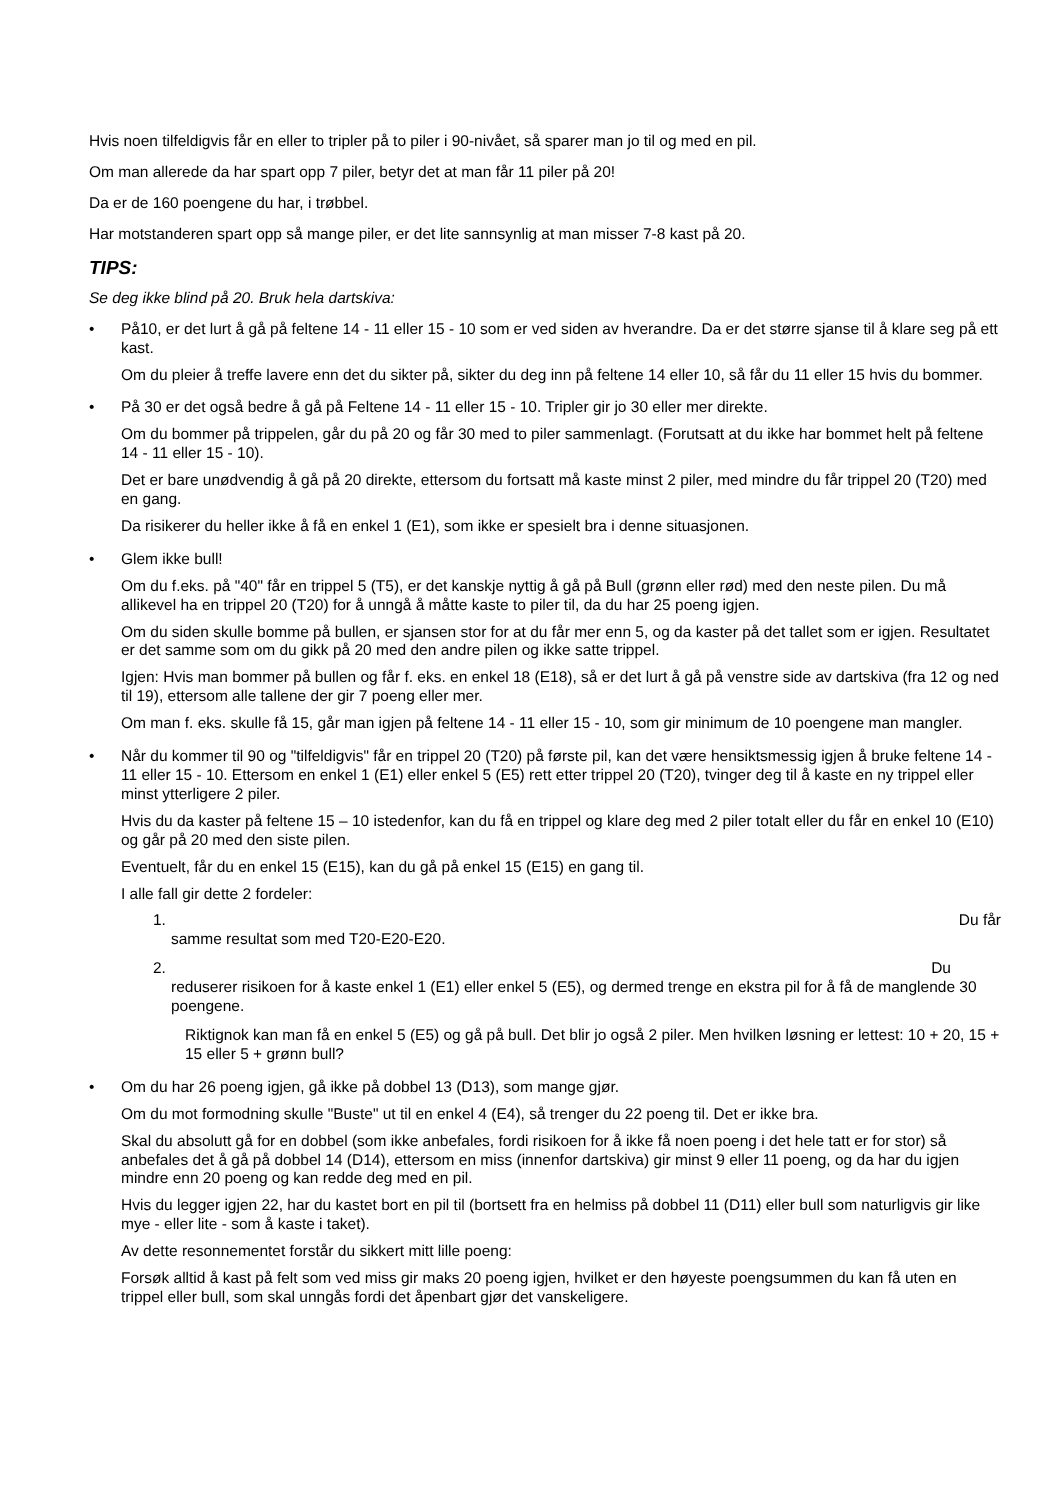Hvis noen tilfeldigvis får en eller to tripler på to piler i 90-nivået, så sparer man jo til og med en pil.
Om man allerede da har spart opp 7 piler, betyr det at man får 11 piler på 20!
Da er de 160 poengene du har, i trøbbel.
Har motstanderen spart opp så mange piler, er det lite sannsynlig at man misser 7-8 kast på 20.
TIPS:
Se deg ikke blind på 20. Bruk hela dartskiva:
•
På10, er det lurt å gå på feltene 14 - 11 eller 15 - 10 som er ved siden av hverandre. Da er det større sjanse til å klare seg på ett kast.
Om du pleier å treffe lavere enn det du sikter på, sikter du deg inn på feltene 14 eller 10, så får du 11 eller 15 hvis du bommer.
•
På 30 er det også bedre å gå på Feltene 14 - 11 eller 15 - 10. Tripler gir jo 30 eller mer direkte.
Om du bommer på trippelen, går du på 20 og får 30 med to piler sammenlagt. (Forutsatt at du ikke har bommet helt på feltene 14 - 11 eller 15 - 10).
Det er bare unødvendig å gå på 20 direkte, ettersom du fortsatt må kaste minst 2 piler, med mindre du får trippel 20 (T20) med en gang.
Da risikerer du heller ikke å få en enkel 1 (E1), som ikke er spesielt bra i denne situasjonen.
•
Glem ikke bull!
Om du f.eks. på "40" får en trippel 5 (T5), er det kanskje nyttig å gå på Bull (grønn eller rød) med den neste pilen. Du må allikevel ha en trippel 20 (T20) for å unngå å måtte kaste to piler til, da du har 25 poeng igjen.
Om du siden skulle bomme på bullen, er sjansen stor for at du får mer enn 5, og da kaster på det tallet som er igjen. Resultatet er det samme som om du gikk på 20 med den andre pilen og ikke satte trippel.
Igjen: Hvis man bommer på bullen og får f. eks. en enkel 18 (E18), så er det lurt å gå på venstre side av dartskiva (fra 12 og ned til 19), ettersom alle tallene der gir 7 poeng eller mer.
Om man f. eks. skulle få 15, går man igjen på feltene 14 - 11 eller 15 - 10, som gir minimum de 10 poengene man mangler.
•
Når du kommer til 90 og "tilfeldigvis" får en trippel 20 (T20) på første pil, kan det være hensiktsmessig igjen å bruke feltene 14 - 11 eller 15 - 10. Ettersom en enkel 1 (E1) eller enkel 5 (E5) rett etter trippel 20 (T20), tvinger deg til å kaste en ny trippel eller minst ytterligere 2 piler.
Hvis du da kaster på feltene 15 – 10 istedenfor, kan du få en trippel og klare deg med 2 piler totalt eller du får en enkel 10 (E10) og går på 20 med den siste pilen.
Eventuelt, får du en enkel 15 (E15), kan du gå på enkel 15 (E15) en gang til.
I alle fall gir dette 2 fordeler:
1. Du får
samme resultat som med T20-E20-E20.
2. Du
reduserer risikoen for å kaste enkel 1 (E1) eller enkel 5 (E5), og dermed trenge en ekstra pil for å få de manglende 30 poengene.
Riktignok kan man få en enkel 5 (E5) og gå på bull. Det blir jo også 2 piler. Men hvilken løsning er lettest: 10 + 20, 15 + 15 eller 5 + grønn bull?
•
Om du har 26 poeng igjen, gå ikke på dobbel 13 (D13), som mange gjør.
Om du mot formodning skulle "Buste" ut til en enkel 4 (E4), så trenger du 22 poeng til. Det er ikke bra.
Skal du absolutt gå for en dobbel (som ikke anbefales, fordi risikoen for å ikke få noen poeng i det hele tatt er for stor) så anbefales det å gå på dobbel 14 (D14), ettersom en miss (innenfor dartskiva) gir minst 9 eller 11 poeng, og da har du igjen mindre enn 20 poeng og kan redde deg med en pil.
Hvis du legger igjen 22, har du kastet bort en pil til (bortsett fra en helmiss på dobbel 11 (D11) eller bull som naturligvis gir like mye - eller lite - som å kaste i taket).
Av dette resonnementet forstår du sikkert mitt lille poeng:
Forsøk alltid å kast på felt som ved miss gir maks 20 poeng igjen, hvilket er den høyeste poengsummen du kan få uten en trippel eller bull, som skal unngås fordi det åpenbart gjør det vanskeligere.